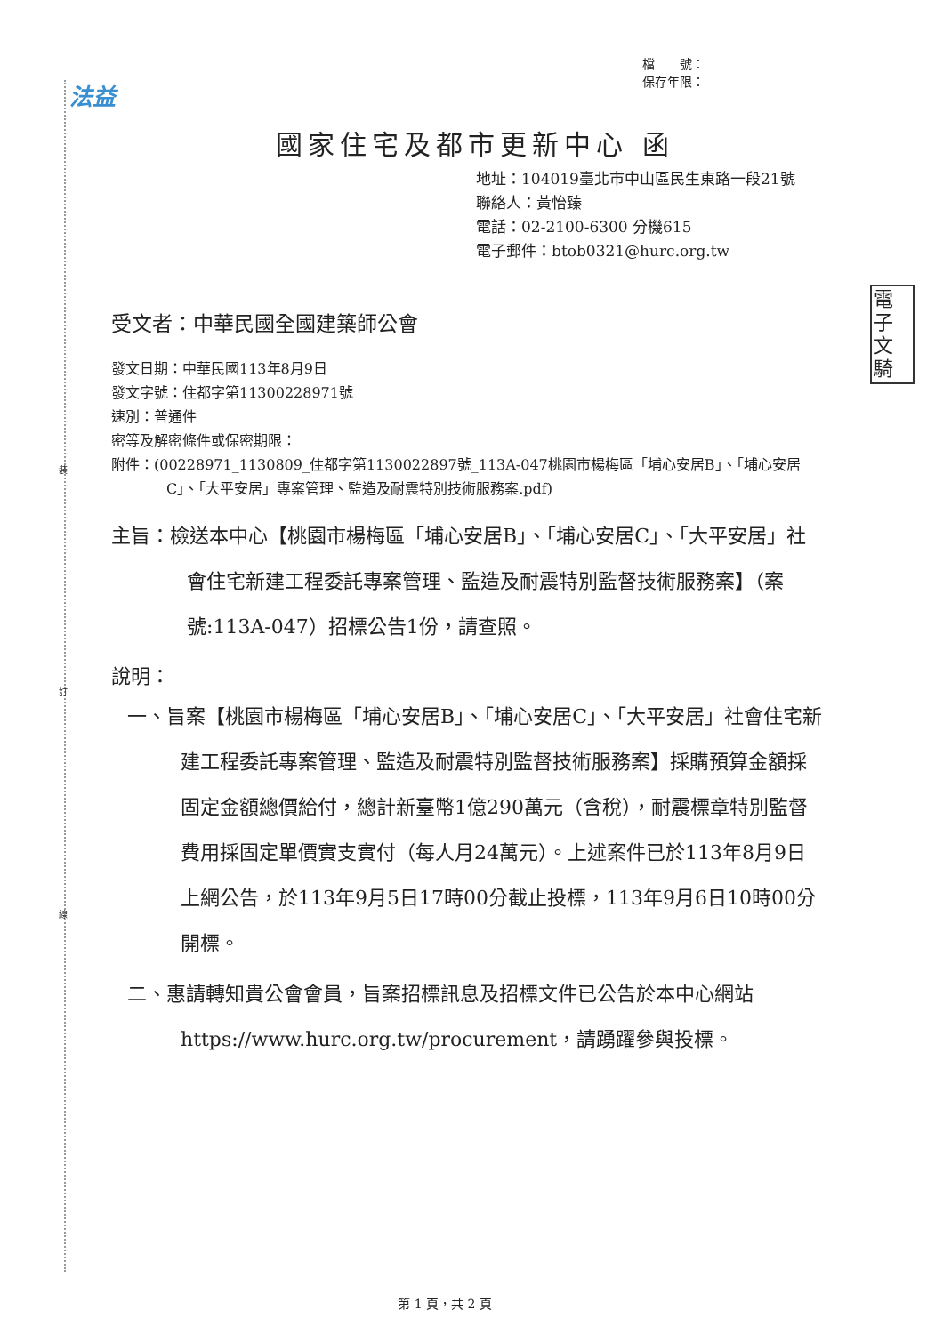裝
訂
線
法益
檔　　號：
保存年限：
電子文騎
國家住宅及都市更新中心 函
地址：104019臺北市中山區民生東路一段21號
聯絡人：黃怡臻
電話：02-2100-6300 分機615
電子郵件：btob0321@hurc.org.tw
受文者：中華民國全國建築師公會
發文日期：中華民國113年8月9日
發文字號：住都字第11300228971號
速別：普通件
密等及解密條件或保密期限：
附件：(00228971_1130809_住都字第1130022897號_113A-047桃園市楊梅區「埔心安居B」、「埔心安居C」、「大平安居」專案管理、監造及耐震特別技術服務案.pdf)
主旨：檢送本中心【桃園市楊梅區「埔心安居B」、「埔心安居C」、「大平安居」社會住宅新建工程委託專案管理、監造及耐震特別監督技術服務案】（案號:113A-047）招標公告1份，請查照。
說明：
一、旨案【桃園市楊梅區「埔心安居B」、「埔心安居C」、「大平安居」社會住宅新建工程委託專案管理、監造及耐震特別監督技術服務案】採購預算金額採固定金額總價給付，總計新臺幣1億290萬元（含稅），耐震標章特別監督費用採固定單價實支實付（每人月24萬元）。上述案件已於113年8月9日上網公告，於113年9月5日17時00分截止投標，113年9月6日10時00分開標。
二、惠請轉知貴公會會員，旨案招標訊息及招標文件已公告於本中心網站https://www.hurc.org.tw/procurement，請踴躍參與投標。
第 1 頁，共 2 頁